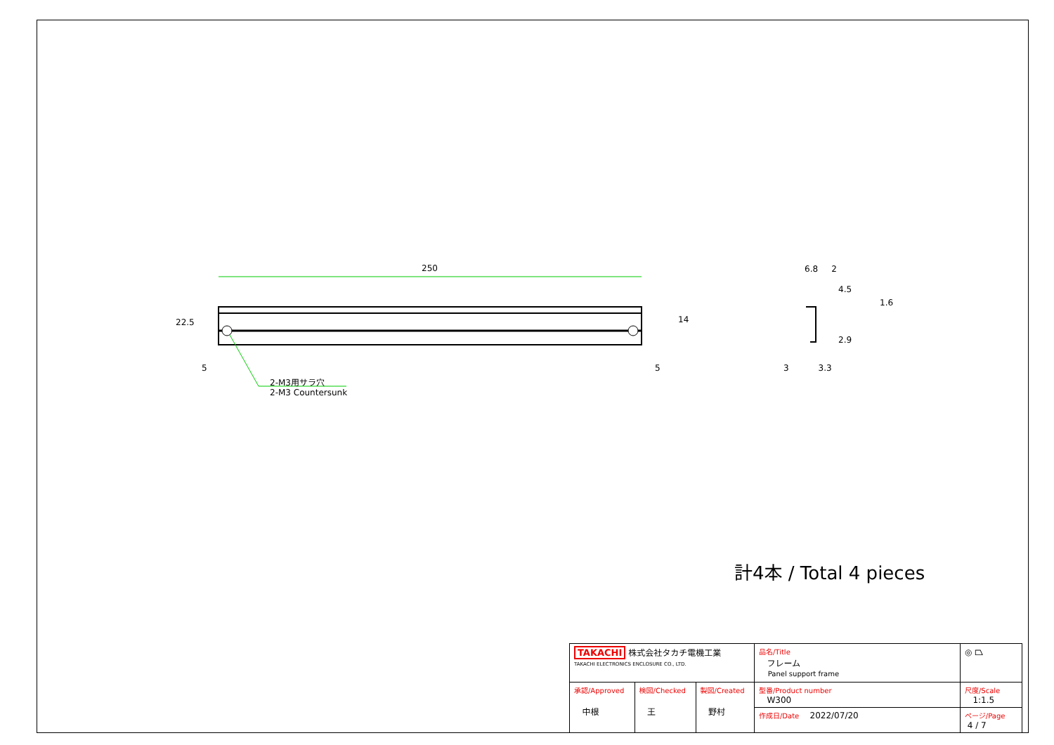250
22.5 14
5 5
2-M3用サラ穴
2-M3 Countersunk
6.8 2
4.5
1.6
2.9
3 3.3
計4本 / Total 4 pieces
| TAKACHI 株式会社タカチ電機工業 TAKACHI ELECTRONICS ENCLOSURE CO., LTD. | | | 品名/Title フレーム Panel support frame | ◎ ⏢ |
| 承認/Approved 中根 | 検図/Checked 王 | 製図/Created 野村 | 型番/Product number W300 | 尺度/Scale 1:1.5 |
| | | | 作成日/Date 2022/07/20 | ページ/Page 4 / 7 |